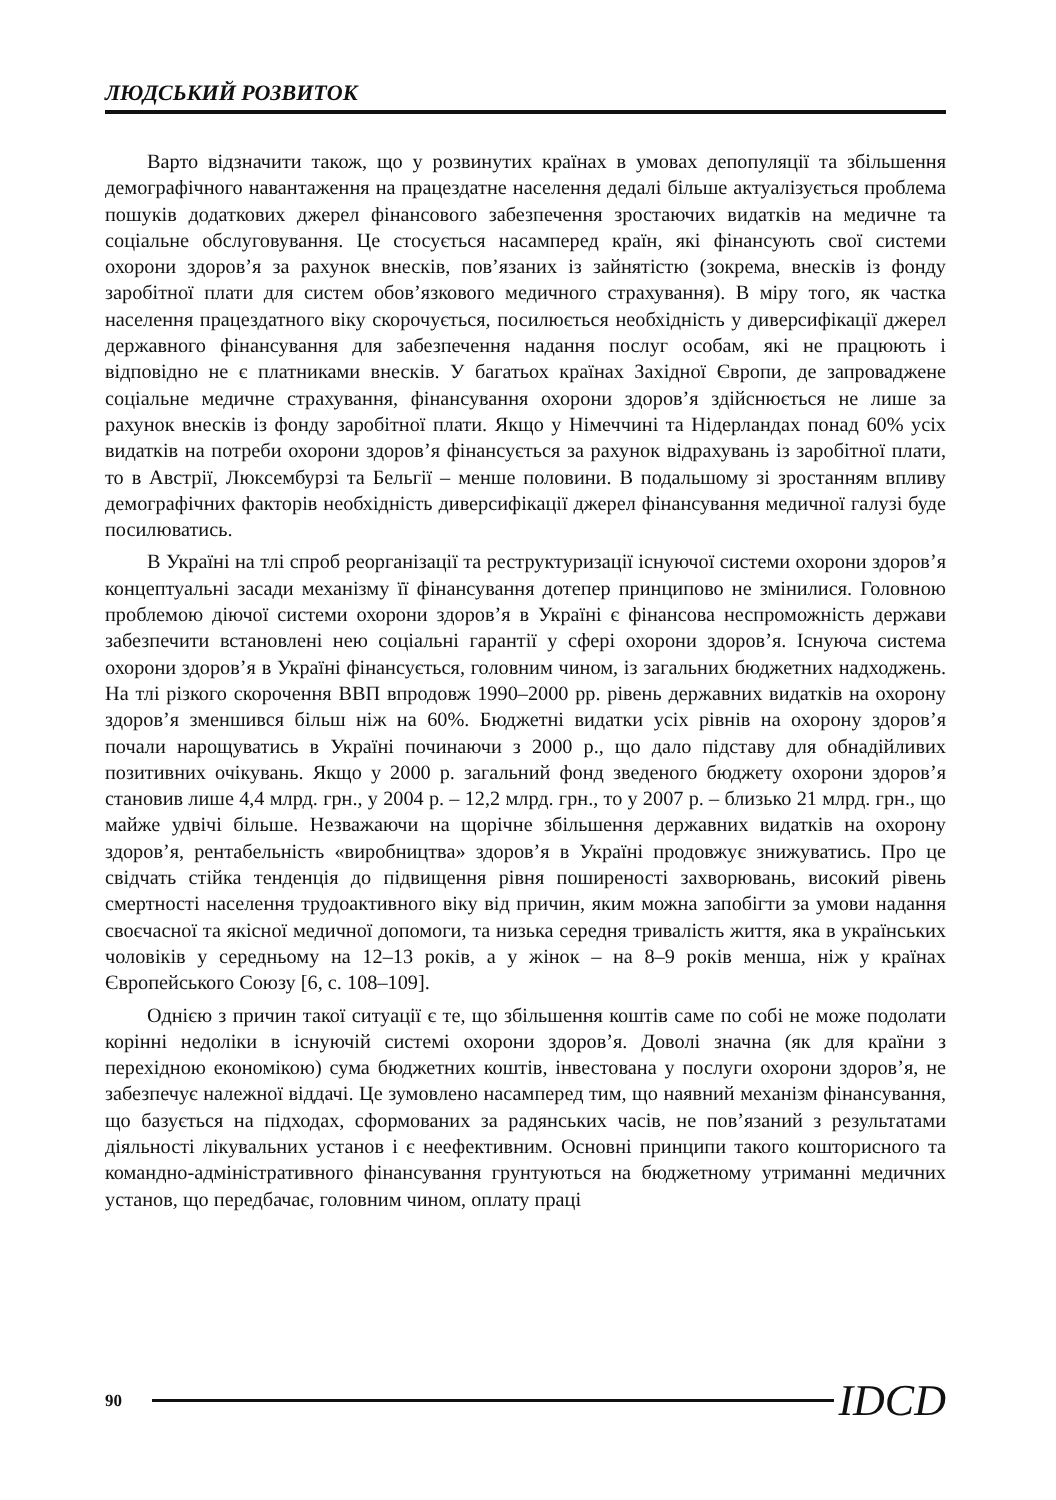ЛЮДСЬКИЙ РОЗВИТОК
Варто відзначити також, що у розвинутих країнах в умовах депопуляції та збільшення демографічного навантаження на працездатне населення дедалі більше актуалізується проблема пошуків додаткових джерел фінансового забезпечення зростаючих видатків на медичне та соціальне обслуговування. Це стосується насамперед країн, які фінансують свої системи охорони здоров’я за рахунок внесків, пов’язаних із зайнятістю (зокрема, внесків із фонду заробітної плати для систем обов’язкового медичного страхування). В міру того, як частка населення працездатного віку скорочується, посилюється необхідність у диверсифікації джерел державного фінансування для забезпечення надання послуг особам, які не працюють і відповідно не є платниками внесків. У багатьох країнах Західної Європи, де запроваджене соціальне медичне страхування, фінансування охорони здоров’я здійснюється не лише за рахунок внесків із фонду заробітної плати. Якщо у Німеччині та Нідерландах понад 60% усіх видатків на потреби охорони здоров’я фінансується за рахунок відрахувань із заробітної плати, то в Австрії, Люксембурзі та Бельгії – менше половини. В подальшому зі зростанням впливу демографічних факторів необхідність диверсифікації джерел фінансування медичної галузі буде посилюватись.
В Україні на тлі спроб реорганізації та реструктуризації існуючої системи охорони здоров’я концептуальні засади механізму її фінансування дотепер принципово не змінилися. Головною проблемою діючої системи охорони здоров’я в Україні є фінансова неспроможність держави забезпечити встановлені нею соціальні гарантії у сфері охорони здоров’я. Існуюча система охорони здоров’я в Україні фінансується, головним чином, із загальних бюджетних надходжень. На тлі різкого скорочення ВВП впродовж 1990–2000 рр. рівень державних видатків на охорону здоров’я зменшився більш ніж на 60%. Бюджетні видатки усіх рівнів на охорону здоров’я почали нарощуватись в Україні починаючи з 2000 р., що дало підставу для обнадійливих позитивних очікувань. Якщо у 2000 р. загальний фонд зведеного бюджету охорони здоров’я становив лише 4,4 млрд. грн., у 2004 р. – 12,2 млрд. грн., то у 2007 р. – близько 21 млрд. грн., що майже удвічі більше. Незважаючи на щорічне збільшення державних видатків на охорону здоров’я, рентабельність «виробництва» здоров’я в Україні продовжує знижуватись. Про це свідчать стійка тенденція до підвищення рівня поширеності захворювань, високий рівень смертності населення трудоактивного віку від причин, яким можна запобігти за умови надання своєчасної та якісної медичної допомоги, та низька середня тривалість життя, яка в українських чоловіків у середньому на 12–13 років, а у жінок – на 8–9 років менша, ніж у країнах Європейського Союзу [6, с. 108–109].
Однією з причин такої ситуації є те, що збільшення коштів саме по собі не може подолати корінні недоліки в існуючій системі охорони здоров’я. Доволі значна (як для країни з перехідною економікою) сума бюджетних коштів, інвестована у послуги охорони здоров’я, не забезпечує належної віддачі. Це зумовлено насамперед тим, що наявний механізм фінансування, що базується на підходах, сформованих за радянських часів, не пов’язаний з результатами діяльності лікувальних установ і є неефективним. Основні принципи такого кошторисного та командно-адміністративного фінансування грунтуються на бюджетному утриманні медичних установ, що передбачає, головним чином, оплату праці
90 IDCD